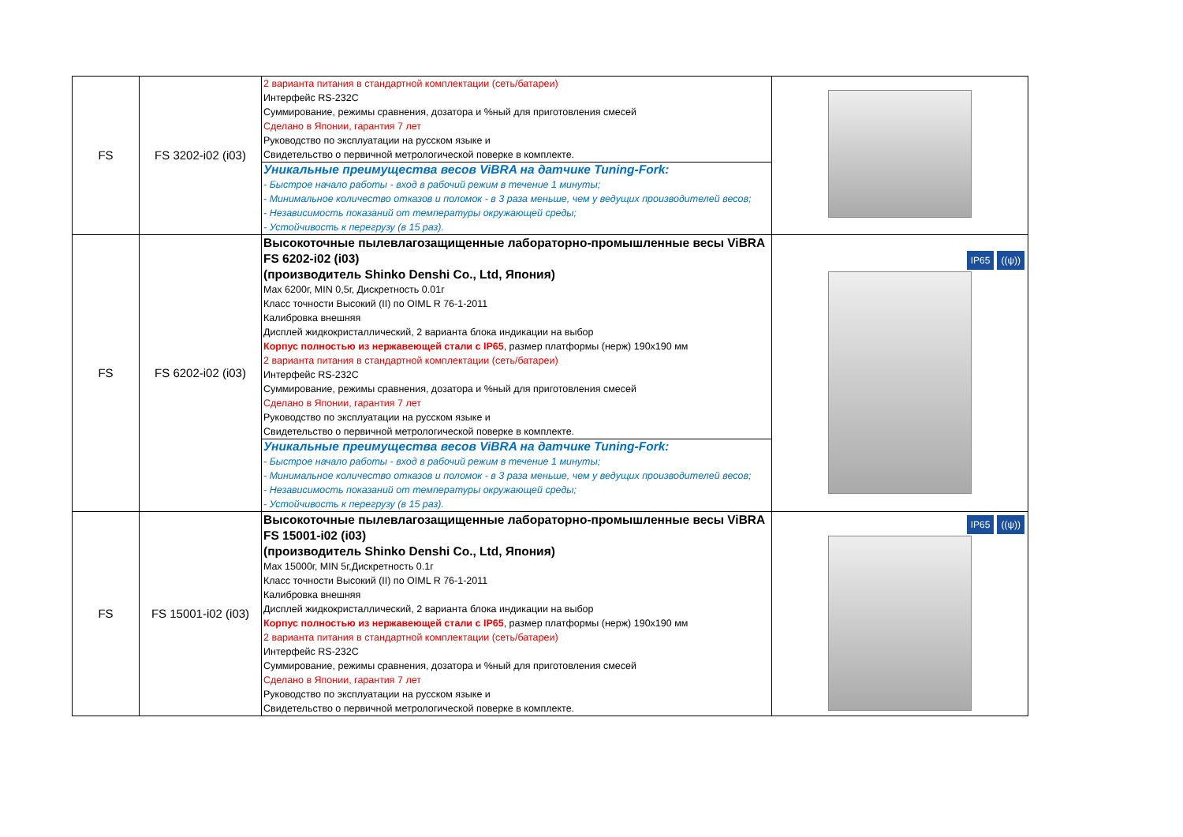| FS | FS 3202-i02 (i03) | 2 варианта питания в стандартной комплектации (сеть/батареи) Интерфейс RS-232C Суммирование, режимы сравнения, дозатора и %ный для приготовления смесей Сделано в Японии, гарантия 7 лет Руководство по эксплуатации на русском языке и Свидетельство о первичной метрологической поверке в комплекте. | |
| | | Уникальные преимущества весов ViBRA на датчике Tuning-Fork: - Быстрое начало работы - вход в рабочий режим в течение 1 минуты; - Минимальное количество отказов и поломок - в 3 раза меньше, чем у ведущих производителей весов; - Независимость показаний от температуры окружающей среды; - Устойчивость к перегрузу (в 15 раз). | |
| FS | FS 6202-i02 (i03) | Высокоточные пылевлагозащищенные лабораторно-промышленные весы ViBRA FS 6202-i02 (i03) (производитель Shinko Denshi Co., Ltd, Япония) Max 6200г, MIN 0,5г, Дискретность 0.01г Класс точности Высокий (II) по OIML R 76-1-2011 Калибровка внешняя Дисплей жидкокристаллический, 2 варианта блока индикации на выбор Корпус полностью из нержавеющей стали с IP65 , размер платформы (нерж) 190x190 мм 2 варианта питания в стандартной комплектации (сеть/батареи) Интерфейс RS-232C Суммирование, режимы сравнения, дозатора и %ный для приготовления смесей Сделано в Японии, гарантия 7 лет Руководство по эксплуатации на русском языке и Свидетельство о первичной метрологической поверке в комплекте. | IP65 ((ψ)) |
| | | Уникальные преимущества весов ViBRA на датчике Tuning-Fork: - Быстрое начало работы - вход в рабочий режим в течение 1 минуты; - Минимальное количество отказов и поломок - в 3 раза меньше, чем у ведущих производителей весов; - Независимость показаний от температуры окружающей среды; - Устойчивость к перегрузу (в 15 раз). | |
| FS | FS 15001-i02 (i03) | Высокоточные пылевлагозащищенные лабораторно-промышленные весы ViBRA FS 15001-i02 (i03) (производитель Shinko Denshi Co., Ltd, Япония) Max 15000г, MIN 5г,Дискретность 0.1г Класс точности Высокий (II) по OIML R 76-1-2011 Калибровка внешняя Дисплей жидкокристаллический, 2 варианта блока индикации на выбор Корпус полностью из нержавеющей стали с IP65 , размер платформы (нерж) 190x190 мм 2 варианта питания в стандартной комплектации (сеть/батареи) Интерфейс RS-232C Суммирование, режимы сравнения, дозатора и %ный для приготовления смесей Сделано в Японии, гарантия 7 лет Руководство по эксплуатации на русском языке и Свидетельство о первичной метрологической поверке в комплекте. | IP65 ((ψ)) |